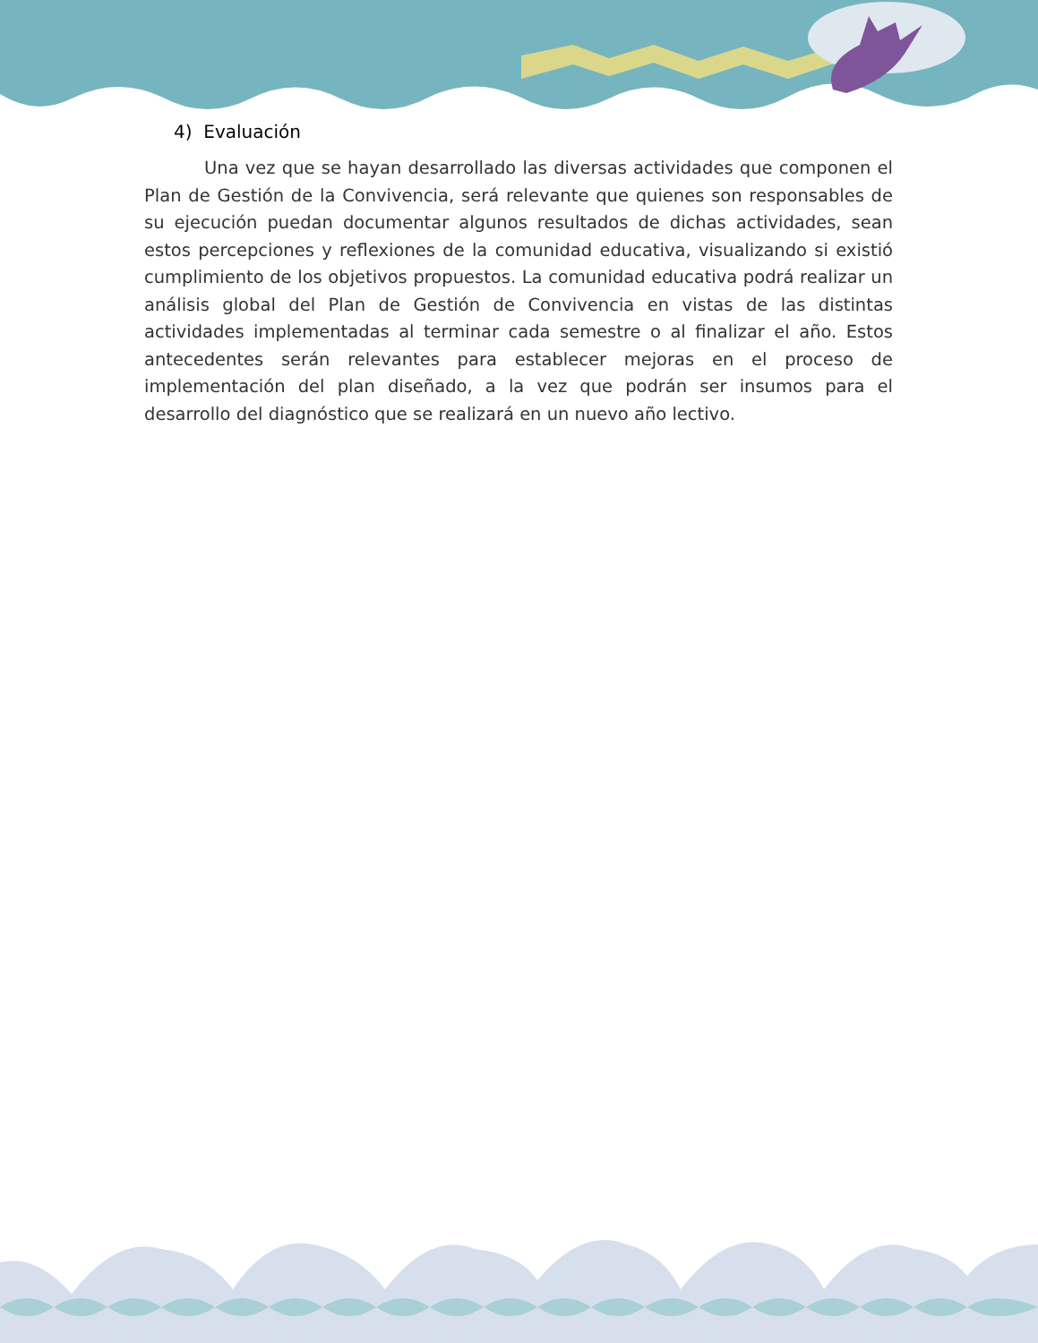4) Evaluación
Una vez que se hayan desarrollado las diversas actividades que componen el Plan de Gestión de la Convivencia, será relevante que quienes son responsables de su ejecución puedan documentar algunos resultados de dichas actividades, sean estos percepciones y reflexiones de la comunidad educativa, visualizando si existió cumplimiento de los objetivos propuestos. La comunidad educativa podrá realizar un análisis global del Plan de Gestión de Convivencia en vistas de las distintas actividades implementadas al terminar cada semestre o al finalizar el año. Estos antecedentes serán relevantes para establecer mejoras en el proceso de implementación del plan diseñado, a la vez que podrán ser insumos para el desarrollo del diagnóstico que se realizará en un nuevo año lectivo.